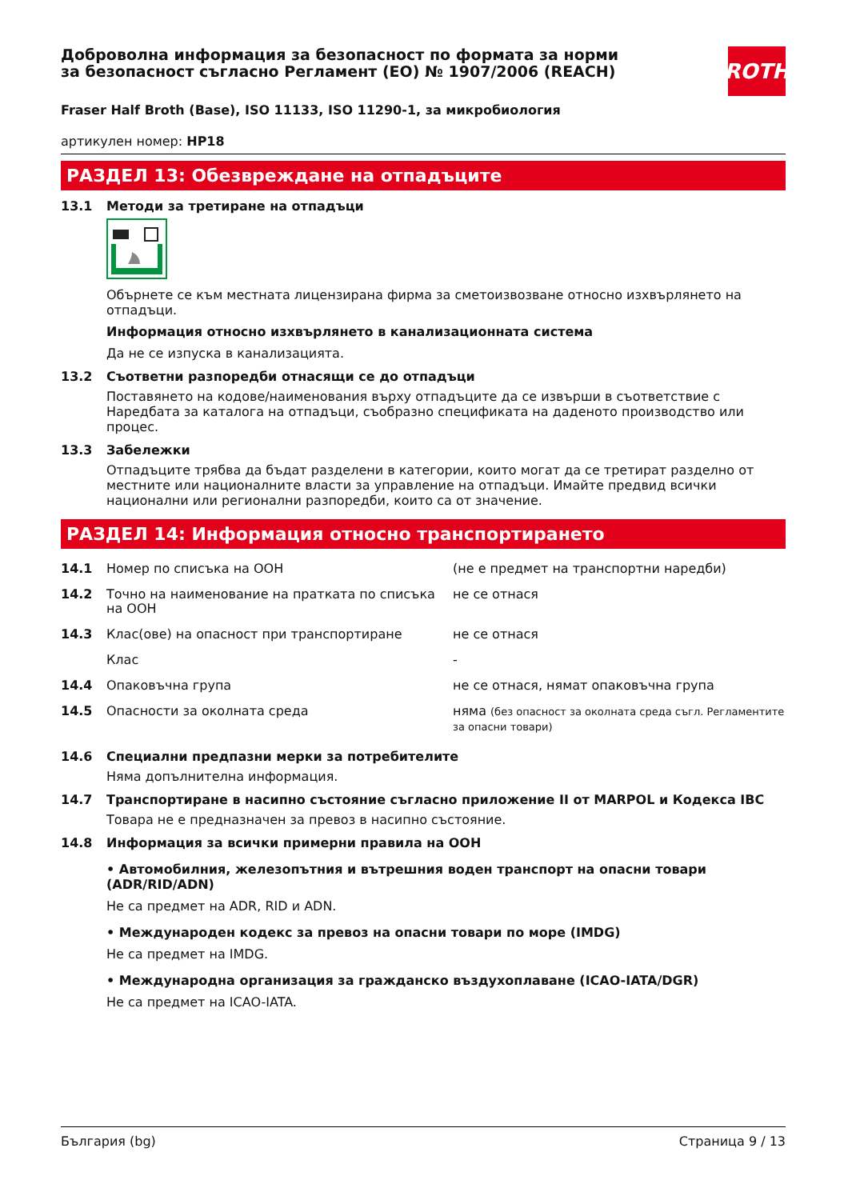ROTH
Доброволна информация за безопасност по формата за норми за безопасност съгласно Регламент (ЕО) № 1907/2006 (REACH)
Fraser Half Broth (Base), ISO 11133, ISO 11290-1, за микробиология
артикулен номер: HP18
РАЗДЕЛ 13: Обезвреждане на отпадъците
13.1 Методи за третиране на отпадъци
Обърнете се към местната лицензирана фирма за сметоизвозване относно изхвърлянето на отпадъци.
Информация относно изхвърлянето в канализационната система
Да не се изпуска в канализацията.
13.2 Съответни разпоредби отнасящи се до отпадъци
Поставянето на кодове/наименования върху отпадъците да се извърши в съответствие с Наредбата за каталога на отпадъци, съобразно спецификата на даденото производство или процес.
13.3 Забележки
Отпадъците трябва да бъдат разделени в категории, които могат да се третират разделно от местните или националните власти за управление на отпадъци. Имайте предвид всички национални или регионални разпоредби, които са от значение.
РАЗДЕЛ 14: Информация относно транспортирането
| 14.1 | Номер по списъка на ООН | (не е предмет на транспортни наредби) |
| 14.2 | Точно на наименование на пратката по списъка на ООН | не се отнася |
| 14.3 | Клас(ове) на опасност при транспортиране | не се отнася |
| | Клас | - |
| 14.4 | Опаковъчна група | не се отнася, нямат опаковъчна група |
| 14.5 | Опасности за околната среда | няма (без опасност за околната среда съгл. Регламентите за опасни товари) |
14.6 Специални предпазни мерки за потребителите
Няма допълнителна информация.
14.7 Транспортиране в насипно състояние съгласно приложение II от MARPOL и Кодекса IBC
Товара не е предназначен за превоз в насипно състояние.
14.8 Информация за всички примерни правила на ООН
• Автомобилния, железопътния и вътрешния воден транспорт на опасни товари (ADR/RID/ADN)
Не са предмет на ADR, RID и ADN.
• Международен кодекс за превоз на опасни товари по море (IMDG)
Не са предмет на IMDG.
• Международна организация за гражданско въздухоплаване (ICAO-IATA/DGR)
Не са предмет на ICAO-IATA.
България (bg) Страница 9 / 13